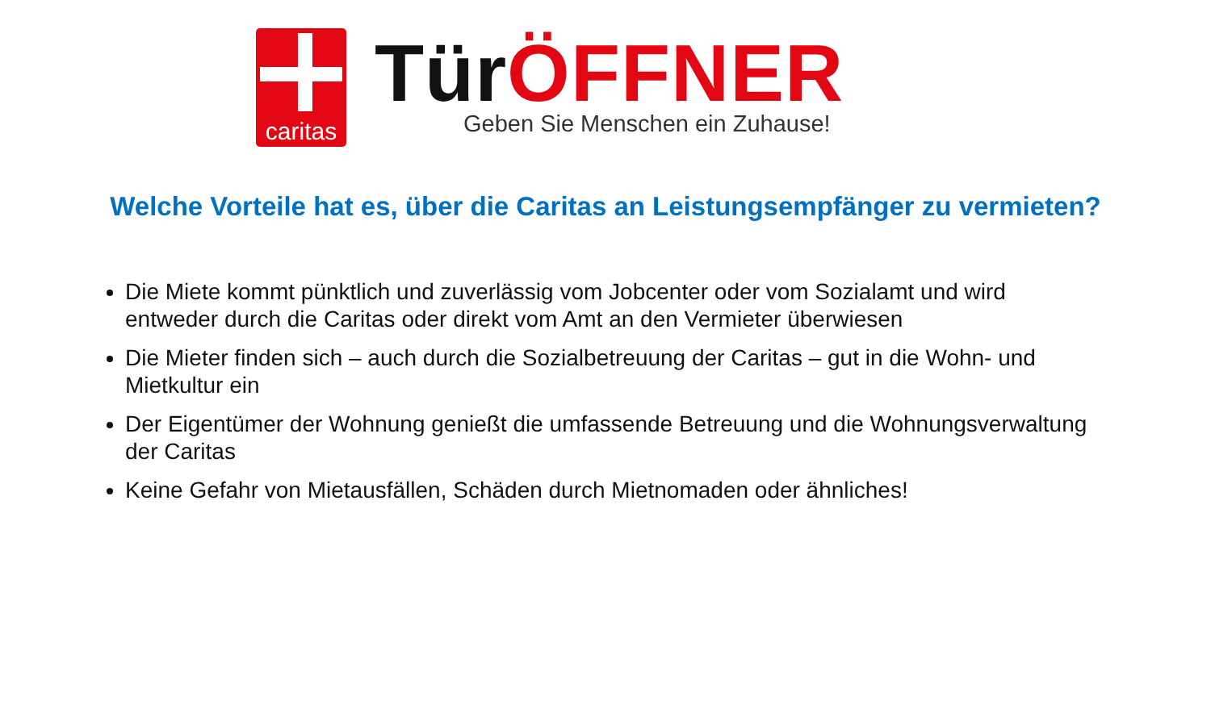caritas
Tür ÖFFNER
Geben Sie Menschen ein Zuhause!
Welche Vorteile hat es, über die Caritas an Leistungsempfänger zu vermieten?
Die Miete kommt pünktlich und zuverlässig vom Jobcenter oder vom Sozialamt und wird entweder durch die Caritas oder direkt vom Amt an den Vermieter überwiesen
Die Mieter finden sich – auch durch die Sozialbetreuung der Caritas – gut in die Wohn- und Mietkultur ein
Der Eigentümer der Wohnung genießt die umfassende Betreuung und die Wohnungsverwaltung der Caritas
Keine Gefahr von Mietausfällen, Schäden durch Mietnomaden oder ähnliches!